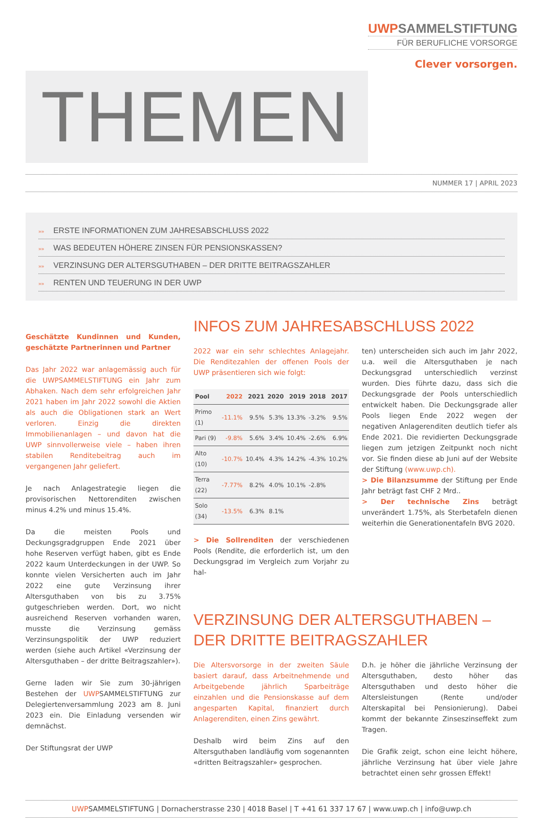THEMEN
UWPSAMMELSTIFTUNG
FÜR BERUFLICHE VORSORGE
Clever vorsorgen.
NUMMER 17 | APRIL 2023
»» ERSTE INFORMATIONEN ZUM JAHRESABSCHLUSS 2022
»» WAS BEDEUTEN HÖHERE ZINSEN FÜR PENSIONSKASSEN?
»» VERZINSUNG DER ALTERSGUTHABEN – DER DRITTE BEITRAGSZAHLER
»» RENTEN UND TEUERUNG IN DER UWP
Geschätzte Kundinnen und Kunden, geschätzte Partnerinnen und Partner
Das Jahr 2022 war anlagemässig auch für die UWPSAMMELSTIFTUNG ein Jahr zum Abhaken. Nach dem sehr erfolgreichen Jahr 2021 haben im Jahr 2022 sowohl die Aktien als auch die Obligationen stark an Wert verloren. Einzig die direkten Immobilienanlagen – und davon hat die UWP sinnvollerweise viele – haben ihren stabilen Renditebeitrag auch im vergangenen Jahr geliefert.
Je nach Anlagestrategie liegen die provisorischen Nettorenditen zwischen minus 4.2% und minus 15.4%.
Da die meisten Pools und Deckungsgradgruppen Ende 2021 über hohe Reserven verfügt haben, gibt es Ende 2022 kaum Unterdeckungen in der UWP. So konnte vielen Versicherten auch im Jahr 2022 eine gute Verzinsung ihrer Altersguthaben von bis zu 3.75% gutgeschrieben werden. Dort, wo nicht ausreichend Reserven vorhanden waren, musste die Verzinsung gemäss Verzinsungspolitik der UWP reduziert werden (siehe auch Artikel «Verzinsung der Altersguthaben – der dritte Beitragszahler»).
Gerne laden wir Sie zum 30-jährigen Bestehen der UWPSAMMELSTIFTUNG zur Delegiertenversammlung 2023 am 8. Juni 2023 ein. Die Einladung versenden wir demnächst.
Der Stiftungsrat der UWP
INFOS ZUM JAHRESABSCHLUSS 2022
2022 war ein sehr schlechtes Anlagejahr. Die Renditezahlen der offenen Pools der UWP präsentieren sich wie folgt:
| Pool | 2022 | 2021 | 2020 | 2019 | 2018 | 2017 |
| --- | --- | --- | --- | --- | --- | --- |
| Primo (1) | -11.1% | 9.5% | 5.3% | 13.3% | -3.2% | 9.5% |
| Pari (9) | -9.8% | 5.6% | 3.4% | 10.4% | -2.6% | 6.9% |
| Alto (10) | -10.7% | 10.4% | 4.3% | 14.2% | -4.3% | 10.2% |
| Terra (22) | -7.77% | 8.2% | 4.0% | 10.1% | -2.8% | |
| Solo (34) | -13.5% | 6.3% | 8.1% | | | |
> Die Sollrenditen der verschiedenen Pools (Rendite, die erforderlich ist, um den Deckungsgrad im Vergleich zum Vorjahr zu hal-
ten) unterscheiden sich auch im Jahr 2022, u.a. weil die Altersguthaben je nach Deckungsgrad unterschiedlich verzinst wurden. Dies führte dazu, dass sich die Deckungsgrade der Pools unterschiedlich entwickelt haben. Die Deckungsgrade aller Pools liegen Ende 2022 wegen der negativen Anlagerenditen deutlich tiefer als Ende 2021. Die revidierten Deckungsgrade liegen zum jetzigen Zeitpunkt noch nicht vor. Sie finden diese ab Juni auf der Website der Stiftung (www.uwp.ch).
> Die Bilanzsumme der Stiftung per Ende Jahr beträgt fast CHF 2 Mrd..
> Der technische Zins beträgt unverändert 1.75%, als Sterbetafeln dienen weiterhin die Generationentafeln BVG 2020.
VERZINSUNG DER ALTERSGUTHABEN –
DER DRITTE BEITRAGSZAHLER
Die Altersvorsorge in der zweiten Säule basiert darauf, dass Arbeitnehmende und Arbeitgebende jährlich Sparbeiträge einzahlen und die Pensionskasse auf dem angesparten Kapital, finanziert durch Anlagerenditen, einen Zins gewährt.
Deshalb wird beim Zins auf den Altersguthaben landläufig vom sogenannten «dritten Beitragszahler» gesprochen.
D.h. je höher die jährliche Verzinsung der Altersguthaben, desto höher das Altersguthaben und desto höher die Altersleistungen (Rente und/oder Alterskapital bei Pensionierung). Dabei kommt der bekannte Zinseszinseffekt zum Tragen.
Die Grafik zeigt, schon eine leicht höhere, jährliche Verzinsung hat über viele Jahre betrachtet einen sehr grossen Effekt!
UWPSAMMELSTIFTUNG | Dornacherstrasse 230 | 4018 Basel | T +41 61 337 17 67 | www.uwp.ch | info@uwp.ch